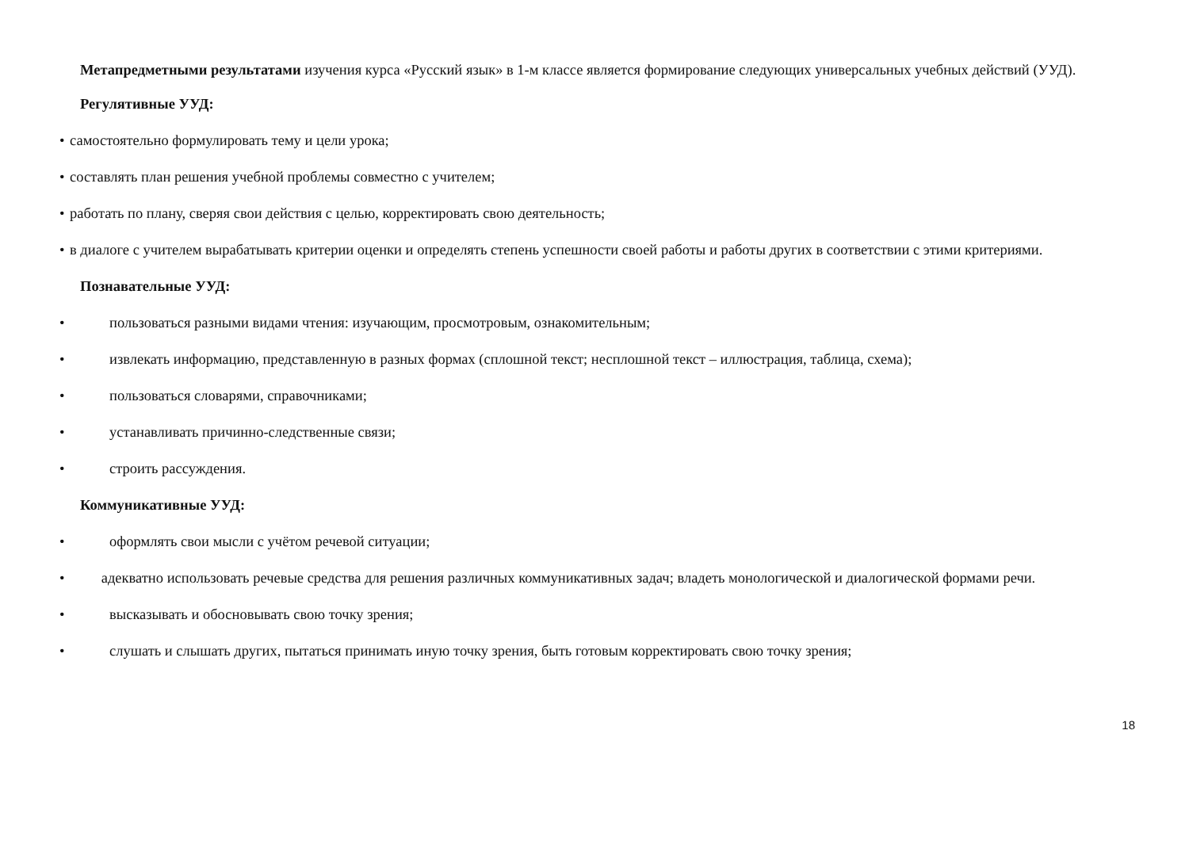Метапредметными результатами изучения курса «Русский язык» в 1-м классе является формирование следующих универсальных учебных действий (УУД).
Регулятивные УУД:
• самостоятельно формулировать тему и цели урока;
• составлять план решения учебной проблемы совместно с учителем;
• работать по плану, сверяя свои действия с целью, корректировать свою деятельность;
• в диалоге с учителем вырабатывать критерии оценки и определять степень успешности своей работы и работы других в соответствии с этими критериями.
Познавательные УУД:
• пользоваться разными видами чтения: изучающим, просмотровым, ознакомительным;
• извлекать информацию, представленную в разных формах (сплошной текст; несплошной текст – иллюстрация, таблица, схема);
• пользоваться словарями, справочниками;
• устанавливать причинно-следственные связи;
• строить рассуждения.
Коммуникативные УУД:
• оформлять свои мысли с учётом речевой ситуации;
• адекватно использовать речевые средства для решения различных коммуникативных задач; владеть монологической и диалогической формами речи.
• высказывать и обосновывать свою точку зрения;
• слушать и слышать других, пытаться принимать иную точку зрения, быть готовым корректировать свою точку зрения;
18